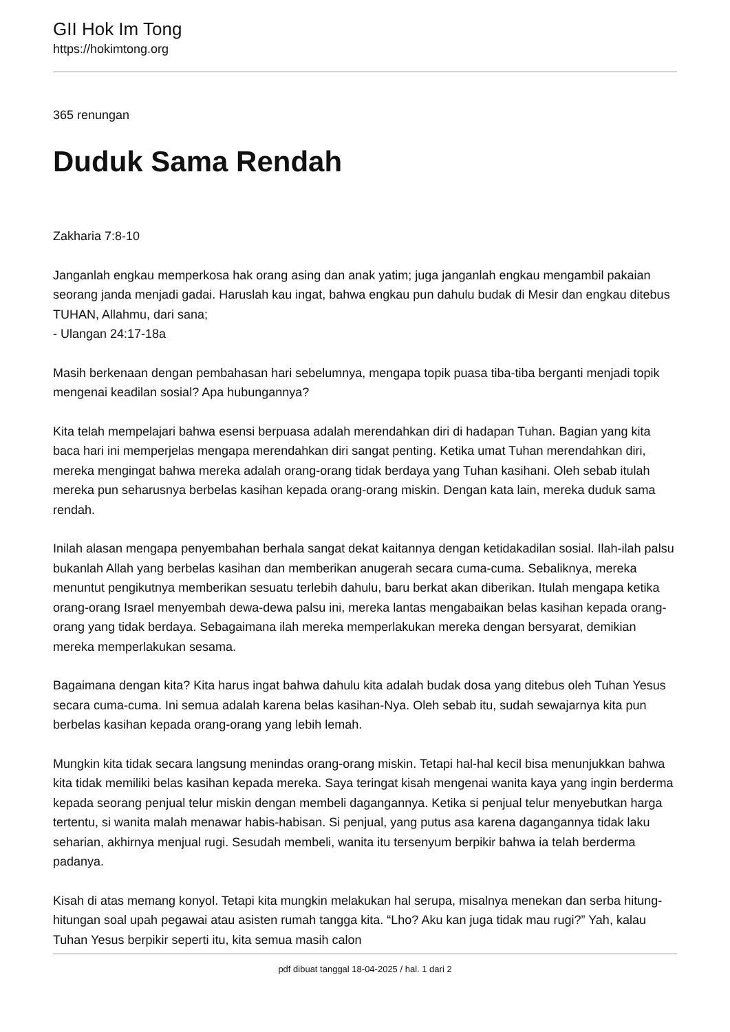GII Hok Im Tong
https://hokimtong.org
365 renungan
Duduk Sama Rendah
Zakharia 7:8-10
Janganlah engkau memperkosa hak orang asing dan anak yatim; juga janganlah engkau mengambil pakaian seorang janda menjadi gadai. Haruslah kau ingat, bahwa engkau pun dahulu budak di Mesir dan engkau ditebus TUHAN, Allahmu, dari sana;
- Ulangan 24:17-18a
Masih berkenaan dengan pembahasan hari sebelumnya, mengapa topik puasa tiba-tiba berganti menjadi topik mengenai keadilan sosial? Apa hubungannya?
Kita telah mempelajari bahwa esensi berpuasa adalah merendahkan diri di hadapan Tuhan. Bagian yang kita baca hari ini memperjelas mengapa merendahkan diri sangat penting. Ketika umat Tuhan merendahkan diri, mereka mengingat bahwa mereka adalah orang-orang tidak berdaya yang Tuhan kasihani. Oleh sebab itulah mereka pun seharusnya berbelas kasihan kepada orang-orang miskin. Dengan kata lain, mereka duduk sama rendah.
Inilah alasan mengapa penyembahan berhala sangat dekat kaitannya dengan ketidakadilan sosial. Ilah-ilah palsu bukanlah Allah yang berbelas kasihan dan memberikan anugerah secara cuma-cuma. Sebaliknya, mereka menuntut pengikutnya memberikan sesuatu terlebih dahulu, baru berkat akan diberikan. Itulah mengapa ketika orang-orang Israel menyembah dewa-dewa palsu ini, mereka lantas mengabaikan belas kasihan kepada orang-orang yang tidak berdaya. Sebagaimana ilah mereka memperlakukan mereka dengan bersyarat, demikian mereka memperlakukan sesama.
Bagaimana dengan kita? Kita harus ingat bahwa dahulu kita adalah budak dosa yang ditebus oleh Tuhan Yesus secara cuma-cuma. Ini semua adalah karena belas kasihan-Nya. Oleh sebab itu, sudah sewajarnya kita pun berbelas kasihan kepada orang-orang yang lebih lemah.
Mungkin kita tidak secara langsung menindas orang-orang miskin. Tetapi hal-hal kecil bisa menunjukkan bahwa kita tidak memiliki belas kasihan kepada mereka. Saya teringat kisah mengenai wanita kaya yang ingin berderma kepada seorang penjual telur miskin dengan membeli dagangannya. Ketika si penjual telur menyebutkan harga tertentu, si wanita malah menawar habis-habisan. Si penjual, yang putus asa karena dagangannya tidak laku seharian, akhirnya menjual rugi. Sesudah membeli, wanita itu tersenyum berpikir bahwa ia telah berderma padanya.
Kisah di atas memang konyol. Tetapi kita mungkin melakukan hal serupa, misalnya menekan dan serba hitung-hitungan soal upah pegawai atau asisten rumah tangga kita. “Lho? Aku kan juga tidak mau rugi?” Yah, kalau Tuhan Yesus berpikir seperti itu, kita semua masih calon
pdf dibuat tanggal 18-04-2025 / hal. 1 dari 2